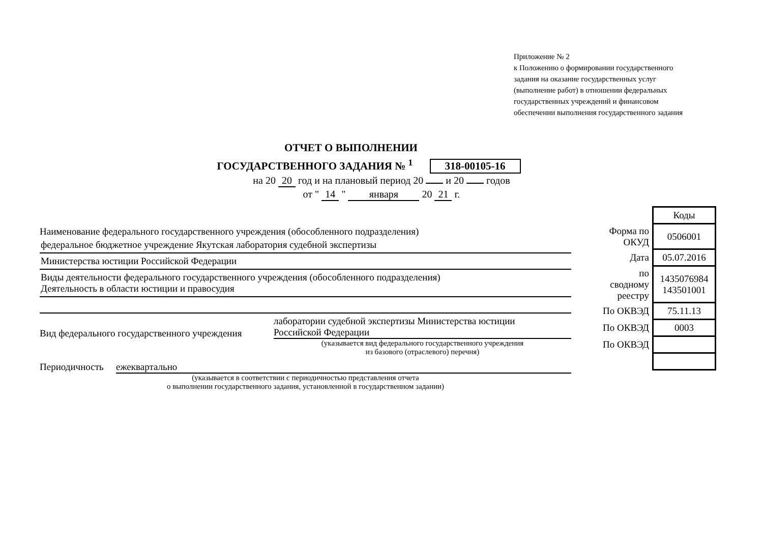Приложение № 2
к Положению о формировании государственного
задания на оказание государственных услуг
(выполнение работ) в отношении федеральных
государственных учреждений и финансовом
обеспечении выполнения государственного задания
ОТЧЕТ О ВЫПОЛНЕНИИ
ГОСУДАРСТВЕННОГО ЗАДАНИЯ № <sup>1</sup> 318-00105-16
на 20 20 год и на плановый период 20 и 20 годов
от " 14 " января 20 21 г.
Наименование федерального государственного учреждения (обособленного подразделения)
федеральное бюджетное учреждение Якутская лаборатория судебной экспертизы
Министерства юстиции Российской Федерации
Виды деятельности федерального государственного учреждения (обособленного подразделения)
Деятельность в области юстиции и правосудия
Вид федерального государственного учреждения
лаборатории судебной экспертизы Министерства юстиции
Российской Федерации
(указывается вид федерального государственного учреждения
из базового (отраслевого) перечня)
Периодичность ежеквартально
(указывается в соответствии с периодичностью представления отчета
о выполнении государственного задания, установленной в государственном задании)
| | Коды |
| Форма по ОКУД | 0506001 |
| Дата | 05.07.2016 |
| по сводному реестру | 1435076984 143501001 |
| По ОКВЭД | 75.11.13 |
| По ОКВЭД | 0003 |
| По ОКВЭД | |